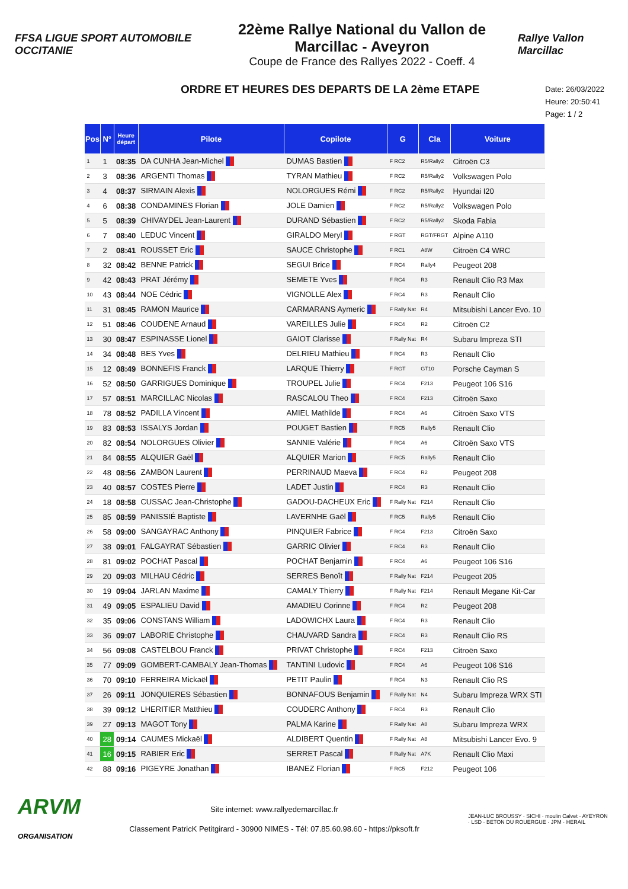FFSA LIGUE SPORT AUTOMOBILE OCCITANIE
22ème Rallye National du Vallon de Marcillac - Aveyron
Coupe de France des Rallyes 2022 - Coeff. 4
Rallye Vallon Marcillac
ORDRE ET HEURES DES DEPARTS DE LA 2ème ETAPE
Date: 26/03/2022
Heure: 20:50:41
Page: 1 / 2
| Pos | N° | Heure départ | Pilote | Copilote | G | Cla | Voiture |
| --- | --- | --- | --- | --- | --- | --- | --- |
| 1 | 1 | 08:35 | DA CUNHA Jean-Michel | DUMAS Bastien | F RC2 | R5/Rally2 | Citroën C3 |
| 2 | 3 | 08:36 | ARGENTI Thomas | TYRAN Mathieu | F RC2 | R5/Rally2 | Volkswagen Polo |
| 3 | 4 | 08:37 | SIRMAIN Alexis | NOLORGUES Rémi | F RC2 | R5/Rally2 | Hyundai I20 |
| 4 | 6 | 08:38 | CONDAMINES Florian | JOLE Damien | F RC2 | R5/Rally2 | Volkswagen Polo |
| 5 | 5 | 08:39 | CHIVAYDEL Jean-Laurent | DURAND Sébastien | F RC2 | R5/Rally2 | Skoda Fabia |
| 6 | 7 | 08:40 | LEDUC Vincent | GIRALDO Meryl | F RGT | RGT/FRGT | Alpine A110 |
| 7 | 2 | 08:41 | ROUSSET Eric | SAUCE Christophe | F RC1 | A8W | Citroën C4 WRC |
| 8 | 32 | 08:42 | BENNE Patrick | SEGUI Brice | F RC4 | Rally4 | Peugeot 208 |
| 9 | 42 | 08:43 | PRAT Jérémy | SEMETE Yves | F RC4 | R3 | Renault Clio R3 Max |
| 10 | 43 | 08:44 | NOE Cédric | VIGNOLLE Alex | F RC4 | R3 | Renault Clio |
| 11 | 31 | 08:45 | RAMON Maurice | CARMARANS Aymeric | F Rally Nat | R4 | Mitsubishi Lancer Evo. 10 |
| 12 | 51 | 08:46 | COUDENE Arnaud | VAREILLES Julie | F RC4 | R2 | Citroën C2 |
| 13 | 30 | 08:47 | ESPINASSE Lionel | GAIOT Clarisse | F Rally Nat | R4 | Subaru Impreza STI |
| 14 | 34 | 08:48 | BES Yves | DELRIEU Mathieu | F RC4 | R3 | Renault Clio |
| 15 | 12 | 08:49 | BONNEFIS Franck | LARQUE Thierry | F RGT | GT10 | Porsche Cayman S |
| 16 | 52 | 08:50 | GARRIGUES Dominique | TROUPEL Julie | F RC4 | F213 | Peugeot 106 S16 |
| 17 | 57 | 08:51 | MARCILLAC Nicolas | RASCALOU Theo | F RC4 | F213 | Citroën Saxo |
| 18 | 78 | 08:52 | PADILLA Vincent | AMIEL Mathilde | F RC4 | A6 | Citroën Saxo VTS |
| 19 | 83 | 08:53 | ISSALYS Jordan | POUGET Bastien | F RC5 | Rally5 | Renault Clio |
| 20 | 82 | 08:54 | NOLORGUES Olivier | SANNIE Valérie | F RC4 | A6 | Citroën Saxo VTS |
| 21 | 84 | 08:55 | ALQUIER Gaël | ALQUIER Marion | F RC5 | Rally5 | Renault Clio |
| 22 | 48 | 08:56 | ZAMBON Laurent | PERRINAUD Maeva | F RC4 | R2 | Peugeot 208 |
| 23 | 40 | 08:57 | COSTES Pierre | LADET Justin | F RC4 | R3 | Renault Clio |
| 24 | 18 | 08:58 | CUSSAC Jean-Christophe | GADOU-DACHEUX Eric | F Rally Nat | F214 | Renault Clio |
| 25 | 85 | 08:59 | PANISSIÉ Baptiste | LAVERNHE Gaël | F RC5 | Rally5 | Renault Clio |
| 26 | 58 | 09:00 | SANGAYRAC Anthony | PINQUIER Fabrice | F RC4 | F213 | Citroën Saxo |
| 27 | 38 | 09:01 | FALGAYRAT Sébastien | GARRIC Olivier | F RC4 | R3 | Renault Clio |
| 28 | 81 | 09:02 | POCHAT Pascal | POCHAT Benjamin | F RC4 | A6 | Peugeot 106 S16 |
| 29 | 20 | 09:03 | MILHAU Cédric | SERRES Benoît | F Rally Nat | F214 | Peugeot 205 |
| 30 | 19 | 09:04 | JARLAN Maxime | CAMALY Thierry | F Rally Nat | F214 | Renault Megane Kit-Car |
| 31 | 49 | 09:05 | ESPALIEU David | AMADIEU Corinne | F RC4 | R2 | Peugeot 208 |
| 32 | 35 | 09:06 | CONSTANS William | LADOWICHX Laura | F RC4 | R3 | Renault Clio |
| 33 | 36 | 09:07 | LABORIE Christophe | CHAUVARD Sandra | F RC4 | R3 | Renault Clio RS |
| 34 | 56 | 09:08 | CASTELBOU Franck | PRIVAT Christophe | F RC4 | F213 | Citroën Saxo |
| 35 | 77 | 09:09 | GOMBERT-CAMBALY Jean-Thomas | TANTINI Ludovic | F RC4 | A6 | Peugeot 106 S16 |
| 36 | 70 | 09:10 | FERREIRA Mickaël | PETIT Paulin | F RC4 | N3 | Renault Clio RS |
| 37 | 26 | 09:11 | JONQUIERES Sébastien | BONNAFOUS Benjamin | F Rally Nat | N4 | Subaru Impreza WRX STI |
| 38 | 39 | 09:12 | LHERITIER Matthieu | COUDERC Anthony | F RC4 | R3 | Renault Clio |
| 39 | 27 | 09:13 | MAGOT Tony | PALMA Karine | F Rally Nat | A8 | Subaru Impreza WRX |
| 40 | 28 | 09:14 | CAUMES Mickaël | ALDIBERT Quentin | F Rally Nat | A8 | Mitsubishi Lancer Evo. 9 |
| 41 | 16 | 09:15 | RABIER Eric | SERRET Pascal | F Rally Nat | A7K | Renault Clio Maxi |
| 42 | 88 | 09:16 | PIGEYRE Jonathan | IBANEZ Florian | F RC5 | F212 | Peugeot 106 |
ARVM
ORGANISATION
Site internet: www.rallyedemarcillac.fr
Classement PatricK Petitgirard - 30900 NIMES - Tél: 07.85.60.98.60 - https://pksoft.fr
JEAN-LUC BROUSSY · SICHI · moulin Calvet · AYEYRON · LSD · BETON DU ROUERGUE · JPM · HERAIL